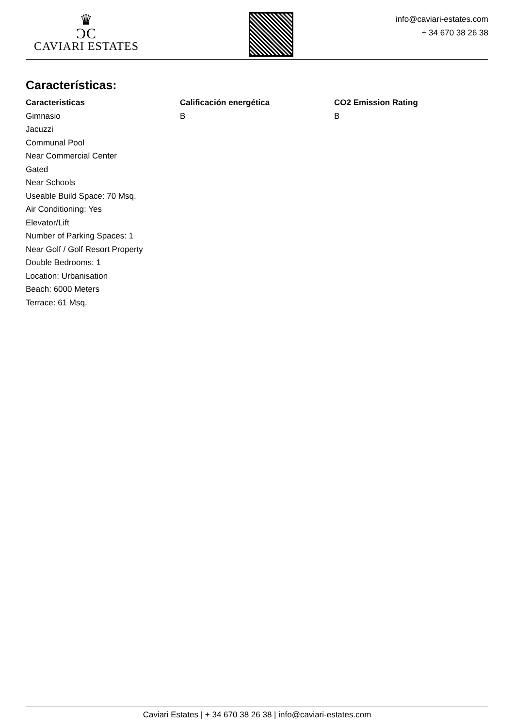♛
ƆC
CAVIARI ESTATES
info@caviari-estates.com
+ 34 670 38 26 38
Características:
Caracteristicas
Gimnasio
Jacuzzi
Communal Pool
Near Commercial Center
Gated
Near Schools
Useable Build Space: 70 Msq.
Air Conditioning: Yes
Elevator/Lift
Number of Parking Spaces: 1
Near Golf / Golf Resort Property
Double Bedrooms: 1
Location: Urbanisation
Beach: 6000 Meters
Terrace: 61 Msq.
Calificación energética
B
CO2 Emission Rating
B
Caviari Estates | + 34 670 38 26 38 | info@caviari-estates.com